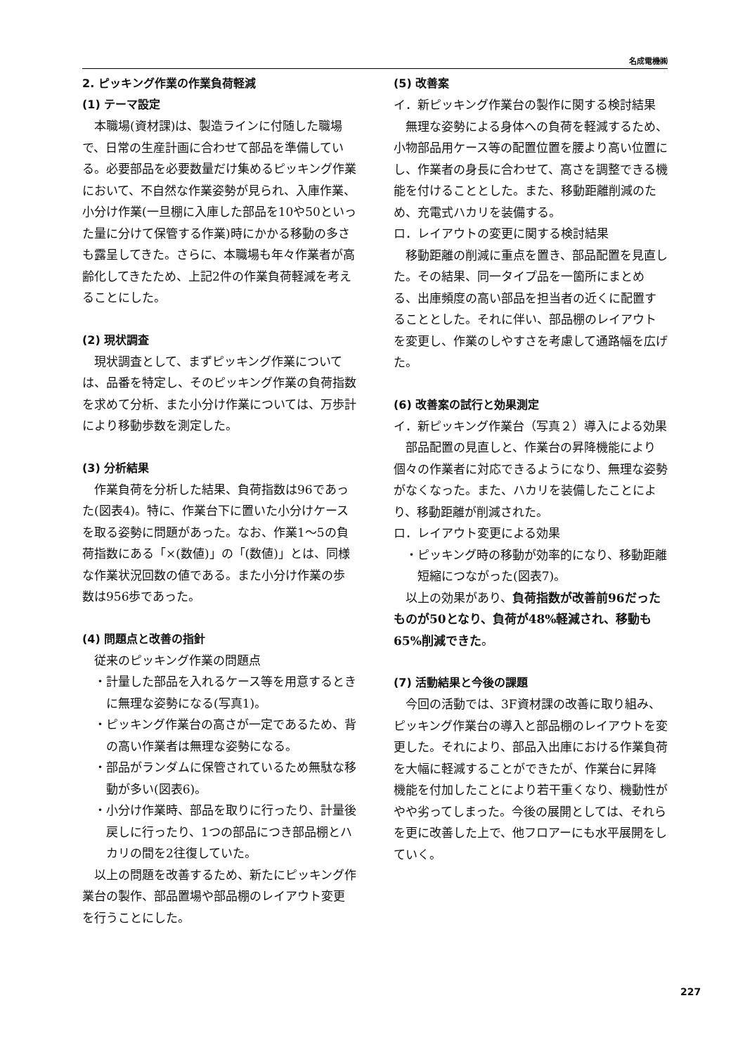名成電機㈱
2. ピッキング作業の作業負荷軽減
(1) テーマ設定
本職場(資材課)は、製造ラインに付随した職場で、日常の生産計画に合わせて部品を準備している。必要部品を必要数量だけ集めるピッキング作業において、不自然な作業姿勢が見られ、入庫作業、小分け作業(一旦棚に入庫した部品を10や50といった量に分けて保管する作業)時にかかる移動の多さも露呈してきた。さらに、本職場も年々作業者が高齢化してきたため、上記2件の作業負荷軽減を考えることにした。
(2) 現状調査
現状調査として、まずピッキング作業については、品番を特定し、そのピッキング作業の負荷指数を求めて分析、また小分け作業については、万歩計により移動歩数を測定した。
(3) 分析結果
作業負荷を分析した結果、負荷指数は96であった(図表4)。特に、作業台下に置いた小分けケースを取る姿勢に問題があった。なお、作業1～5の負荷指数にある「×(数値)」の「(数値)」とは、同様な作業状況回数の値である。また小分け作業の歩数は956歩であった。
(4) 問題点と改善の指針
従来のピッキング作業の問題点
・計量した部品を入れるケース等を用意するときに無理な姿勢になる(写真1)。
・ピッキング作業台の高さが一定であるため、背の高い作業者は無理な姿勢になる。
・部品がランダムに保管されているため無駄な移動が多い(図表6)。
・小分け作業時、部品を取りに行ったり、計量後戻しに行ったり、1つの部品につき部品棚とハカリの間を2往復していた。
以上の問題を改善するため、新たにピッキング作業台の製作、部品置場や部品棚のレイアウト変更を行うことにした。
(5) 改善案
イ．新ピッキング作業台の製作に関する検討結果
無理な姿勢による身体への負荷を軽減するため、小物部品用ケース等の配置位置を腰より高い位置にし、作業者の身長に合わせて、高さを調整できる機能を付けることとした。また、移動距離削減のため、充電式ハカリを装備する。
ロ．レイアウトの変更に関する検討結果
移動距離の削減に重点を置き、部品配置を見直した。その結果、同一タイプ品を一箇所にまとめる、出庫頻度の高い部品を担当者の近くに配置することとした。それに伴い、部品棚のレイアウトを変更し、作業のしやすさを考慮して通路幅を広げた。
(6) 改善案の試行と効果測定
イ．新ピッキング作業台（写真２）導入による効果
部品配置の見直しと、作業台の昇降機能により個々の作業者に対応できるようになり、無理な姿勢がなくなった。また、ハカリを装備したことにより、移動距離が削減された。
ロ．レイアウト変更による効果
・ピッキング時の移動が効率的になり、移動距離短縮につながった(図表7)。
以上の効果があり、負荷指数が改善前96だったものが50となり、負荷が48%軽減され、移動も65%削減できた。
(7) 活動結果と今後の課題
今回の活動では、3F資材課の改善に取り組み、ピッキング作業台の導入と部品棚のレイアウトを変更した。それにより、部品入出庫における作業負荷を大幅に軽減することができたが、作業台に昇降機能を付加したことにより若干重くなり、機動性がやや劣ってしまった。今後の展開としては、それらを更に改善した上で、他フロアーにも水平展開をしていく。
227